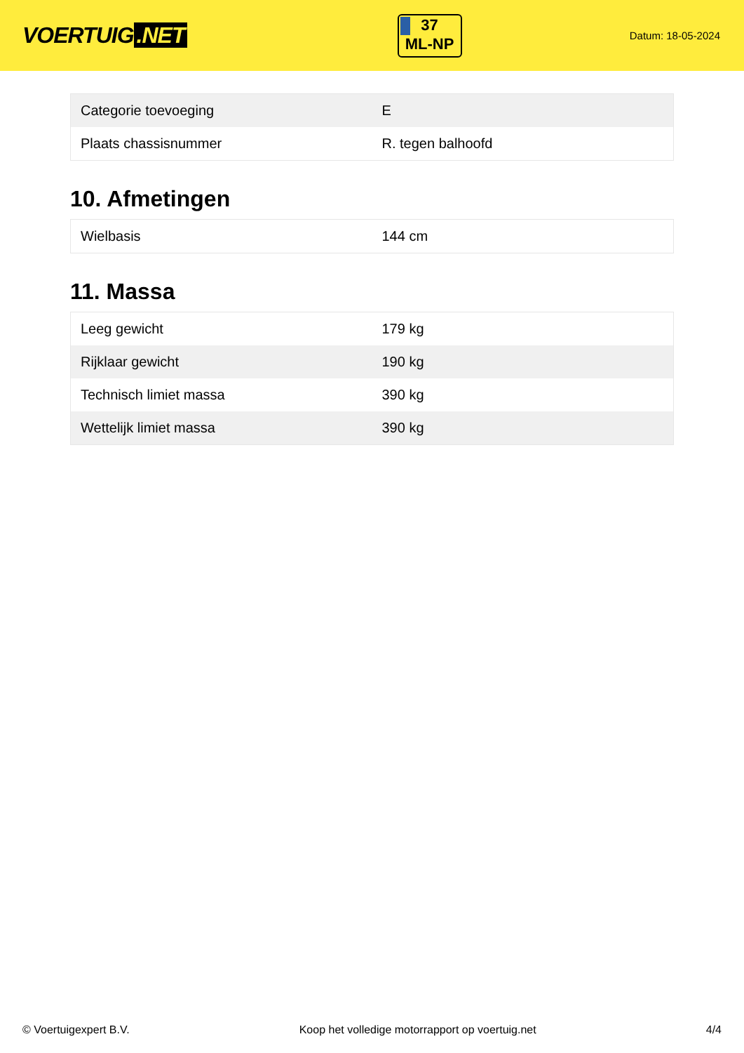VOERTUIG.NET
37
ML-NP
Datum: 18-05-2024
| Categorie toevoeging | E |
| Plaats chassisnummer | R. tegen balhoofd |
10. Afmetingen
| Wielbasis | 144 cm |
11. Massa
| Leeg gewicht | 179 kg |
| Rijklaar gewicht | 190 kg |
| Technisch limiet massa | 390 kg |
| Wettelijk limiet massa | 390 kg |
© Voertuigexpert B.V. Koop het volledige motorrapport op voertuig.net 4/4